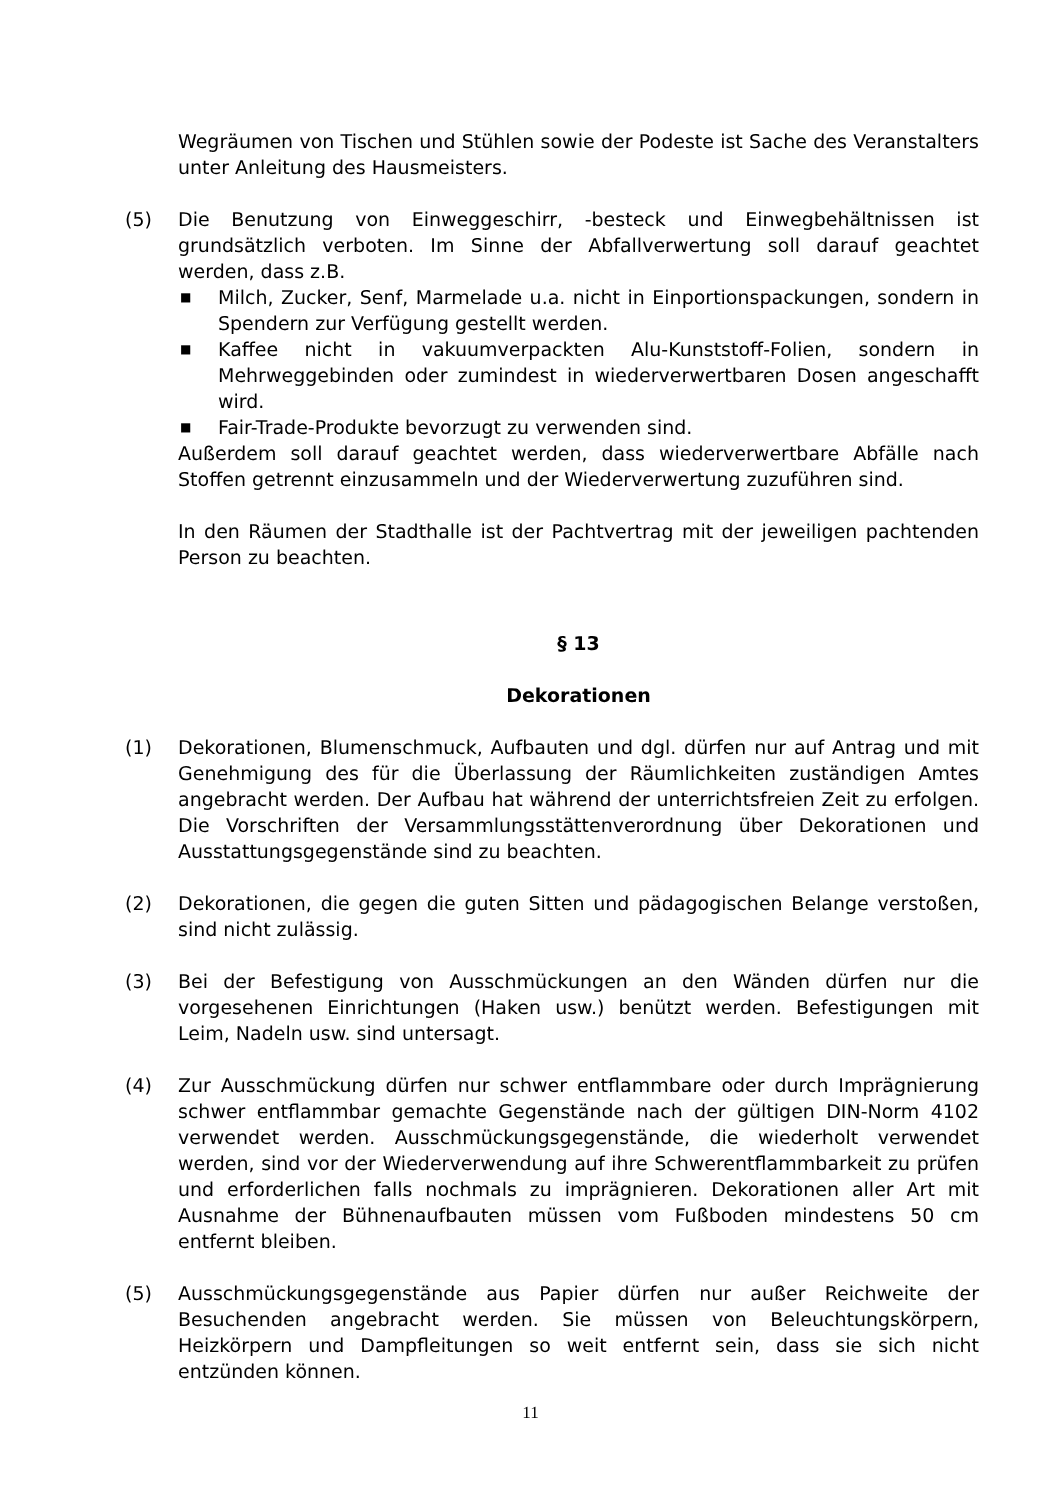Wegräumen von Tischen und Stühlen sowie der Podeste ist Sache des Veranstalters unter Anleitung des Hausmeisters.
(5) Die Benutzung von Einweggeschirr, -besteck und Einwegbehältnissen ist grundsätzlich verboten. Im Sinne der Abfallverwertung soll darauf geachtet werden, dass z.B.
■ Milch, Zucker, Senf, Marmelade u.a. nicht in Einportionspackungen, sondern in Spendern zur Verfügung gestellt werden.
■ Kaffee nicht in vakuumverpackten Alu-Kunststoff-Folien, sondern in Mehrweggebinden oder zumindest in wiederverwertbaren Dosen angeschafft wird.
■ Fair-Trade-Produkte bevorzugt zu verwenden sind.
Außerdem soll darauf geachtet werden, dass wiederverwertbare Abfälle nach Stoffen getrennt einzusammeln und der Wiederverwertung zuzuführen sind.
In den Räumen der Stadthalle ist der Pachtvertrag mit der jeweiligen pachtenden Person zu beachten.
§ 13
Dekorationen
(1) Dekorationen, Blumenschmuck, Aufbauten und dgl. dürfen nur auf Antrag und mit Genehmigung des für die Überlassung der Räumlichkeiten zuständigen Amtes angebracht werden. Der Aufbau hat während der unterrichtsfreien Zeit zu erfolgen. Die Vorschriften der Versammlungsstättenverordnung über Dekorationen und Ausstattungsgegenstände sind zu beachten.
(2) Dekorationen, die gegen die guten Sitten und pädagogischen Belange verstoßen, sind nicht zulässig.
(3) Bei der Befestigung von Ausschmückungen an den Wänden dürfen nur die vorgesehenen Einrichtungen (Haken usw.) benützt werden. Befestigungen mit Leim, Nadeln usw. sind untersagt.
(4) Zur Ausschmückung dürfen nur schwer entflammbare oder durch Imprägnierung schwer entflammbar gemachte Gegenstände nach der gültigen DIN-Norm 4102 verwendet werden. Ausschmückungsgegenstände, die wiederholt verwendet werden, sind vor der Wiederverwendung auf ihre Schwerentflammbarkeit zu prüfen und erforderlichen falls nochmals zu imprägnieren. Dekorationen aller Art mit Ausnahme der Bühnenaufbauten müssen vom Fußboden mindestens 50 cm entfernt bleiben.
(5) Ausschmückungsgegenstände aus Papier dürfen nur außer Reichweite der Besuchenden angebracht werden. Sie müssen von Beleuchtungskörpern, Heizkörpern und Dampfleitungen so weit entfernt sein, dass sie sich nicht entzünden können.
11